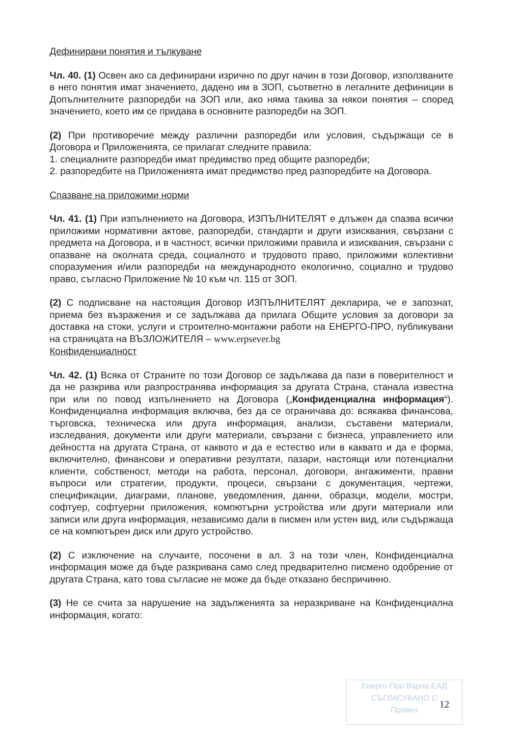Дефинирани понятия и тълкуване
Чл. 40. (1) Освен ако са дефинирани изрично по друг начин в този Договор, използваните в него понятия имат значението, дадено им в ЗОП, съответно в легалните дефиниции в Допълнителните разпоредби на ЗОП или, ако няма такива за някои понятия – според значението, което им се придава в основните разпоредби на ЗОП.
(2) При противоречие между различни разпоредби или условия, съдържащи се в Договора и Приложенията, се прилагат следните правила:
1. специалните разпоредби имат предимство пред общите разпоредби;
2. разпоредбите на Приложенията имат предимство пред разпоредбите на Договора.
Спазване на приложими норми
Чл. 41. (1) При изпълнението на Договора, ИЗПЪЛНИТЕЛЯТ е длъжен да спазва всички приложими нормативни актове, разпоредби, стандарти и други изисквания, свързани с предмета на Договора, и в частност, всички приложими правила и изисквания, свързани с опазване на околната среда, социалното и трудовото право, приложими колективни споразумения и/или разпоредби на международното екологично, социално и трудово право, съгласно Приложение № 10 към чл. 115 от ЗОП.
(2) С подписване на настоящия Договор ИЗПЪЛНИТЕЛЯТ декларира, че е запознат, приема без възражения и се задължава да прилага Общите условия за договори за доставка на стоки, услуги и строително-монтажни работи на ЕНЕРГО-ПРО, публикувани на страницата на ВЪЗЛОЖИТЕЛЯ – www.erpsever.bg
Конфиденциалност
Чл. 42. (1) Всяка от Страните по този Договор се задължава да пази в поверителност и да не разкрива или разпространява информация за другата Страна, станала известна при или по повод изпълнението на Договора („Конфиденциална информация“). Конфиденциална информация включва, без да се ограничава до: всякаква финансова, търговска, техническа или друга информация, анализи, съставени материали, изследвания, документи или други материали, свързани с бизнеса, управлението или дейността на другата Страна, от каквото и да е естество или в каквато и да е форма, включително, финансови и оперативни резултати, пазари, настоящи или потенциални клиенти, собственост, методи на работа, персонал, договори, ангажименти, правни въпроси или стратегии, продукти, процеси, свързани с документация, чертежи, спецификации, диаграми, планове, уведомления, данни, образци, модели, мостри, софтуер, софтуерни приложения, компютърни устройства или други материали или записи или друга информация, независимо дали в писмен или устен вид, или съдържаща се на компютърен диск или друго устройство.
(2) С изключение на случаите, посочени в ал. 3 на този член, Конфиденциална информация може да бъде разкривана само след предварително писмено одобрение от другата Страна, като това съгласие не може да бъде отказано беспричинно.
(3) Не се счита за нарушение на задълженията за неразкриване на Конфиденциална информация, когато:
Енерго-Про Варна ЕАД
СЪГЛАСУВАНО С
Правен
12